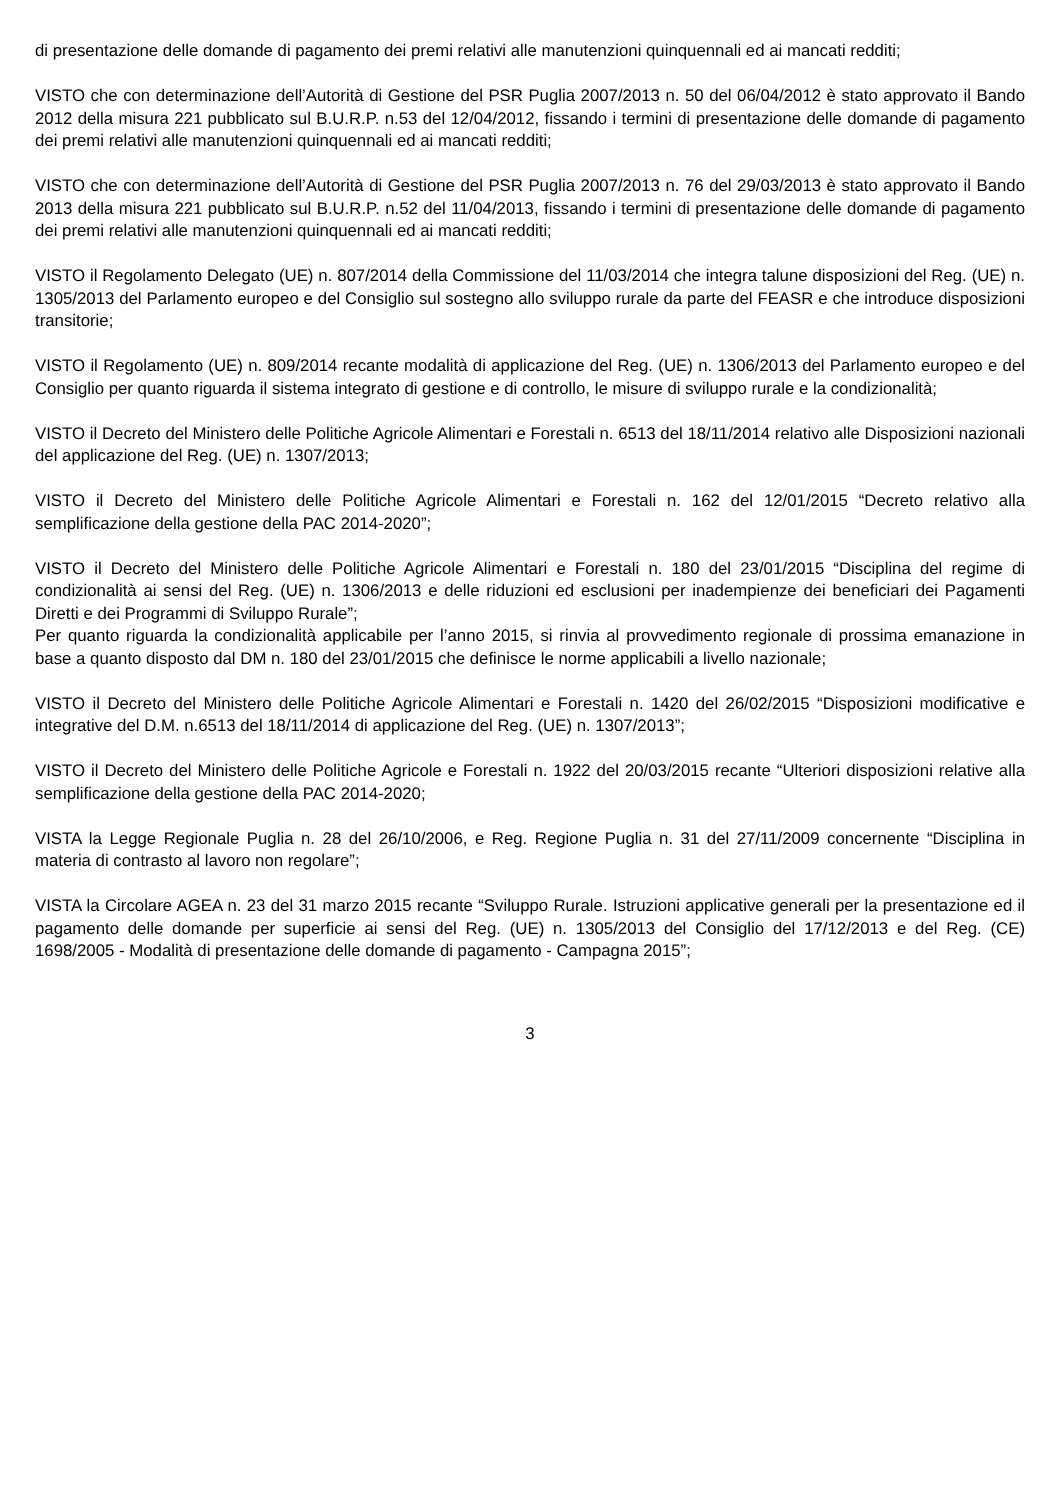di presentazione delle domande di pagamento dei premi relativi alle manutenzioni quinquennali ed ai mancati redditi;
VISTO che con determinazione dell’Autorità di Gestione del PSR Puglia 2007/2013 n. 50 del 06/04/2012 è stato approvato il Bando 2012 della misura 221 pubblicato sul B.U.R.P. n.53 del 12/04/2012, fissando i termini di presentazione delle domande di pagamento dei premi relativi alle manutenzioni quinquennali ed ai mancati redditi;
VISTO che con determinazione dell’Autorità di Gestione del PSR Puglia 2007/2013 n. 76 del 29/03/2013 è stato approvato il Bando 2013 della misura 221 pubblicato sul B.U.R.P. n.52 del 11/04/2013, fissando i termini di presentazione delle domande di pagamento dei premi relativi alle manutenzioni quinquennali ed ai mancati redditi;
VISTO il Regolamento Delegato (UE) n. 807/2014 della Commissione del 11/03/2014 che integra talune disposizioni del Reg. (UE) n. 1305/2013 del Parlamento europeo e del Consiglio sul sostegno allo sviluppo rurale da parte del FEASR e che introduce disposizioni transitorie;
VISTO il Regolamento (UE) n. 809/2014 recante modalità di applicazione del Reg. (UE) n. 1306/2013 del Parlamento europeo e del Consiglio per quanto riguarda il sistema integrato di gestione e di controllo, le misure di sviluppo rurale e la condizionalità;
VISTO il Decreto del Ministero delle Politiche Agricole Alimentari e Forestali n. 6513 del 18/11/2014 relativo alle Disposizioni nazionali del applicazione del Reg. (UE) n. 1307/2013;
VISTO il Decreto del Ministero delle Politiche Agricole Alimentari e Forestali n. 162 del 12/01/2015 “Decreto relativo alla semplificazione della gestione della PAC 2014-2020”;
VISTO il Decreto del Ministero delle Politiche Agricole Alimentari e Forestali n. 180 del 23/01/2015 “Disciplina del regime di condizionalità ai sensi del Reg. (UE) n. 1306/2013 e delle riduzioni ed esclusioni per inadempienze dei beneficiari dei Pagamenti Diretti e dei Programmi di Sviluppo Rurale”;
Per quanto riguarda la condizionalità applicabile per l’anno 2015, si rinvia al provvedimento regionale di prossima emanazione in base a quanto disposto dal DM n. 180 del 23/01/2015 che definisce le norme applicabili a livello nazionale;
VISTO il Decreto del Ministero delle Politiche Agricole Alimentari e Forestali n. 1420 del 26/02/2015 “Disposizioni modificative e integrative del D.M. n.6513 del 18/11/2014 di applicazione del Reg. (UE) n. 1307/2013”;
VISTO il Decreto del Ministero delle Politiche Agricole e Forestali n. 1922 del 20/03/2015 recante “Ulteriori disposizioni relative alla semplificazione della gestione della PAC 2014-2020;
VISTA la Legge Regionale Puglia n. 28 del 26/10/2006, e Reg. Regione Puglia n. 31 del 27/11/2009 concernente “Disciplina in materia di contrasto al lavoro non regolare”;
VISTA la Circolare AGEA n. 23 del 31 marzo 2015 recante “Sviluppo Rurale. Istruzioni applicative generali per la presentazione ed il pagamento delle domande per superficie ai sensi del Reg. (UE) n. 1305/2013 del Consiglio del 17/12/2013 e del Reg. (CE) 1698/2005 - Modalità di presentazione delle domande di pagamento - Campagna 2015”;
3